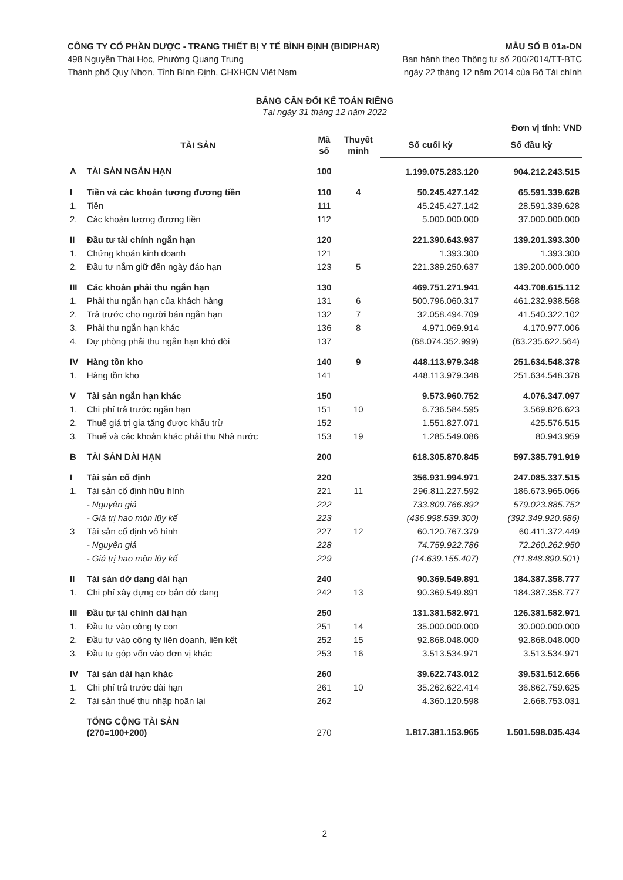CÔNG TY CỔ PHẦN DƯỢC - TRANG THIẾT BỊ Y TẾ BÌNH ĐỊNH (BIDIPHAR)
498 Nguyễn Thái Học, Phường Quang Trung
Thành phố Quy Nhơn, Tỉnh Bình Định, CHXHCN Việt Nam
MẪU SỐ B 01a-DN
Ban hành theo Thông tư số 200/2014/TT-BTC
ngày 22 tháng 12 năm 2014 của Bộ Tài chính
BẢNG CÂN ĐỐI KẾ TOÁN RIÊNG
Tại ngày 31 tháng 12 năm 2022
Đơn vị tính: VND
| | TÀI SẢN | Mã số | Thuyết minh | Số cuối kỳ | Số đầu kỳ |
| --- | --- | --- | --- | --- | --- |
| A | TÀI SẢN NGẮN HẠN | 100 | | 1.199.075.283.120 | 904.212.243.515 |
| I | Tiền và các khoản tương đương tiền | 110 | 4 | 50.245.427.142 | 65.591.339.628 |
| 1. | Tiền | 111 | | 45.245.427.142 | 28.591.339.628 |
| 2. | Các khoản tương đương tiền | 112 | | 5.000.000.000 | 37.000.000.000 |
| II | Đầu tư tài chính ngắn hạn | 120 | | 221.390.643.937 | 139.201.393.300 |
| 1. | Chứng khoán kinh doanh | 121 | | 1.393.300 | 1.393.300 |
| 2. | Đầu tư nắm giữ đến ngày đáo hạn | 123 | 5 | 221.389.250.637 | 139.200.000.000 |
| III | Các khoản phải thu ngắn hạn | 130 | | 469.751.271.941 | 443.708.615.112 |
| 1. | Phải thu ngắn hạn của khách hàng | 131 | 6 | 500.796.060.317 | 461.232.938.568 |
| 2. | Trả trước cho người bán ngắn hạn | 132 | 7 | 32.058.494.709 | 41.540.322.102 |
| 3. | Phải thu ngắn hạn khác | 136 | 8 | 4.971.069.914 | 4.170.977.006 |
| 4. | Dự phòng phải thu ngắn hạn khó đòi | 137 | | (68.074.352.999) | (63.235.622.564) |
| IV | Hàng tồn kho | 140 | 9 | 448.113.979.348 | 251.634.548.378 |
| 1. | Hàng tồn kho | 141 | | 448.113.979.348 | 251.634.548.378 |
| V | Tài sản ngắn hạn khác | 150 | | 9.573.960.752 | 4.076.347.097 |
| 1. | Chi phí trả trước ngắn hạn | 151 | 10 | 6.736.584.595 | 3.569.826.623 |
| 2. | Thuế giá trị gia tăng được khấu trừ | 152 | | 1.551.827.071 | 425.576.515 |
| 3. | Thuế và các khoản khác phải thu Nhà nước | 153 | 19 | 1.285.549.086 | 80.943.959 |
| B | TÀI SẢN DÀI HẠN | 200 | | 618.305.870.845 | 597.385.791.919 |
| I | Tài sản cố định | 220 | | 356.931.994.971 | 247.085.337.515 |
| 1. | Tài sản cố định hữu hình | 221 | 11 | 296.811.227.592 | 186.673.965.066 |
| | - Nguyên giá | 222 | | 733.809.766.892 | 579.023.885.752 |
| | - Giá trị hao mòn lũy kế | 223 | | (436.998.539.300) | (392.349.920.686) |
| 3 | Tài sản cố định vô hình | 227 | 12 | 60.120.767.379 | 60.411.372.449 |
| | - Nguyên giá | 228 | | 74.759.922.786 | 72.260.262.950 |
| | - Giá trị hao mòn lũy kế | 229 | | (14.639.155.407) | (11.848.890.501) |
| II | Tài sản dở dang dài hạn | 240 | | 90.369.549.891 | 184.387.358.777 |
| 1. | Chi phí xây dựng cơ bản dở dang | 242 | 13 | 90.369.549.891 | 184.387.358.777 |
| III | Đầu tư tài chính dài hạn | 250 | | 131.381.582.971 | 126.381.582.971 |
| 1. | Đầu tư vào công ty con | 251 | 14 | 35.000.000.000 | 30.000.000.000 |
| 2. | Đầu tư vào công ty liên doanh, liên kết | 252 | 15 | 92.868.048.000 | 92.868.048.000 |
| 3. | Đầu tư góp vốn vào đơn vị khác | 253 | 16 | 3.513.534.971 | 3.513.534.971 |
| IV | Tài sản dài hạn khác | 260 | | 39.622.743.012 | 39.531.512.656 |
| 1. | Chi phí trả trước dài hạn | 261 | 10 | 35.262.622.414 | 36.862.759.625 |
| 2. | Tài sản thuế thu nhập hoãn lại | 262 | | 4.360.120.598 | 2.668.753.031 |
| | TỔNG CỘNG TÀI SẢN (270=100+200) | 270 | | 1.817.381.153.965 | 1.501.598.035.434 |
2